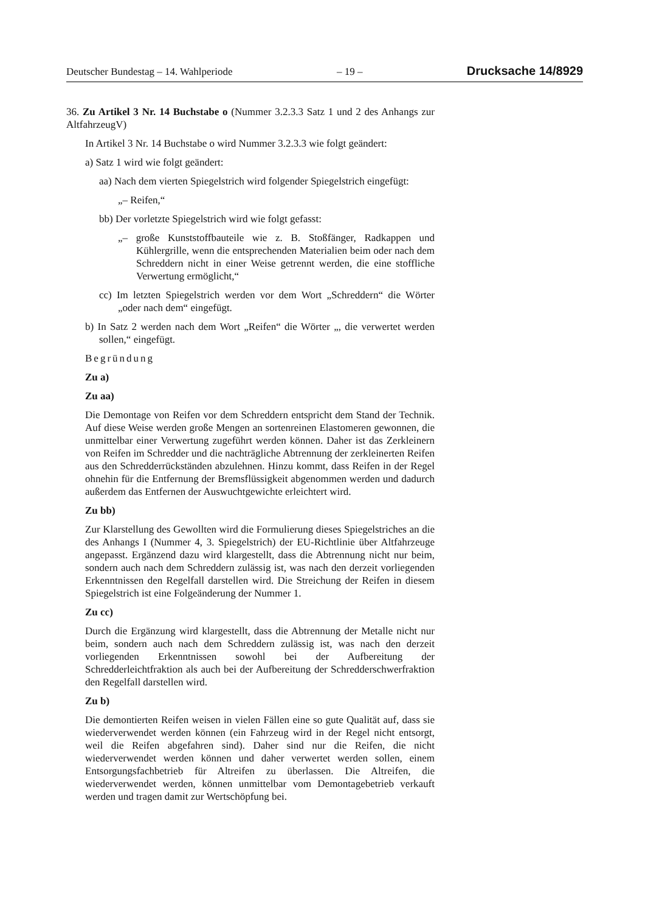Deutscher Bundestag – 14. Wahlperiode – 19 – Drucksache 14/8929
36. Zu Artikel 3 Nr. 14 Buchstabe o (Nummer 3.2.3.3 Satz 1 und 2 des Anhangs zur AltfahrzeugV)
In Artikel 3 Nr. 14 Buchstabe o wird Nummer 3.2.3.3 wie folgt geändert:
a) Satz 1 wird wie folgt geändert:
aa) Nach dem vierten Spiegelstrich wird folgender Spiegelstrich eingefügt:
„– Reifen,“
bb) Der vorletzte Spiegelstrich wird wie folgt gefasst:
„– große Kunststoffbauteile wie z. B. Stoßfänger, Radkappen und Kühlergrille, wenn die entsprechenden Materialien beim oder nach dem Schreddern nicht in einer Weise getrennt werden, die eine stoffliche Verwertung ermöglicht,“
cc) Im letzten Spiegelstrich werden vor dem Wort „Schreddern“ die Wörter „oder nach dem“ eingefügt.
b) In Satz 2 werden nach dem Wort „Reifen“ die Wörter „, die verwertet werden sollen,“ eingefügt.
Begründung
Zu a)
Zu aa)
Die Demontage von Reifen vor dem Schreddern entspricht dem Stand der Technik. Auf diese Weise werden große Mengen an sortenreinen Elastomeren gewonnen, die unmittelbar einer Verwertung zugeführt werden können. Daher ist das Zerkleinern von Reifen im Schredder und die nachträgliche Abtrennung der zerkleinerten Reifen aus den Schredderrückständen abzulehnen. Hinzu kommt, dass Reifen in der Regel ohnehin für die Entfernung der Bremsflüssigkeit abgenommen werden und dadurch außerdem das Entfernen der Auswuchtgewichte erleichtert wird.
Zu bb)
Zur Klarstellung des Gewollten wird die Formulierung dieses Spiegelstriches an die des Anhangs I (Nummer 4, 3. Spiegelstrich) der EU-Richtlinie über Altfahrzeuge angepasst. Ergänzend dazu wird klargestellt, dass die Abtrennung nicht nur beim, sondern auch nach dem Schreddern zulässig ist, was nach den derzeit vorliegenden Erkenntnissen den Regelfall darstellen wird. Die Streichung der Reifen in diesem Spiegelstrich ist eine Folgeänderung der Nummer 1.
Zu cc)
Durch die Ergänzung wird klargestellt, dass die Abtrennung der Metalle nicht nur beim, sondern auch nach dem Schreddern zulässig ist, was nach den derzeit vorliegenden Erkenntnissen sowohl bei der Aufbereitung der Schredderleichtfraktion als auch bei der Aufbereitung der Schredderschwerfraktion den Regelfall darstellen wird.
Zu b)
Die demontierten Reifen weisen in vielen Fällen eine so gute Qualität auf, dass sie wiederverwendet werden können (ein Fahrzeug wird in der Regel nicht entsorgt, weil die Reifen abgefahren sind). Daher sind nur die Reifen, die nicht wiederverwendet werden können und daher verwertet werden sollen, einem Entsorgungsfachbetrieb für Altreifen zu überlassen. Die Altreifen, die wiederverwendet werden, können unmittelbar vom Demontagebetrieb verkauft werden und tragen damit zur Wertschöpfung bei.